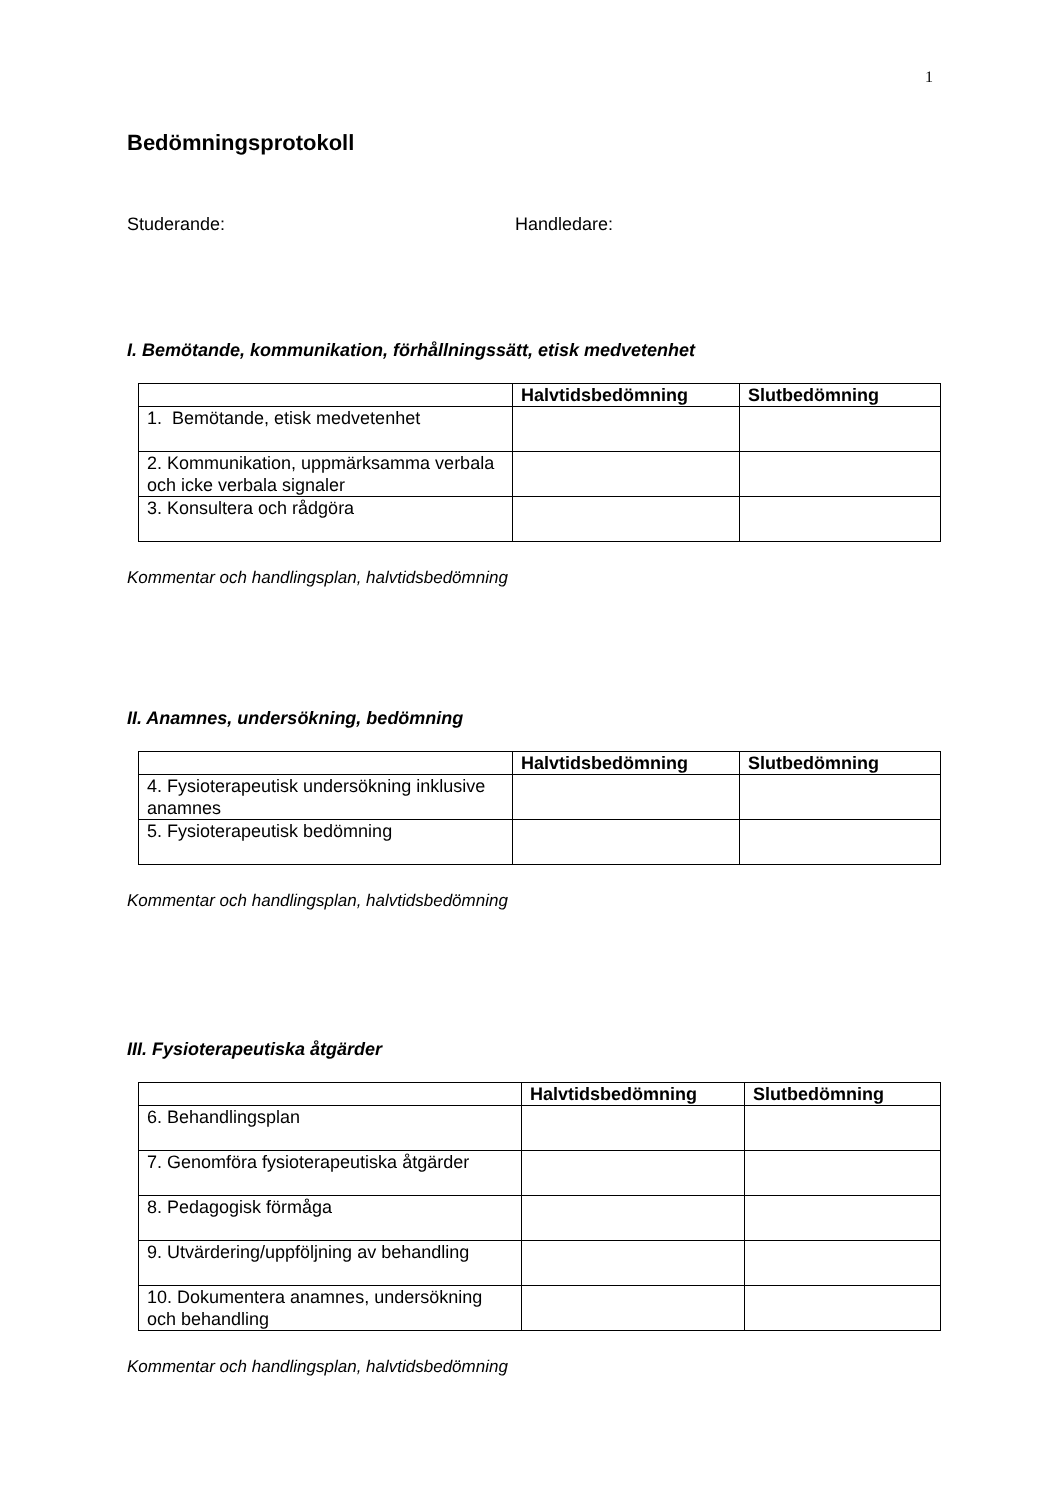1
Bedömningsprotokoll
Studerande: Handledare:
I. Bemötande, kommunikation, förhållningssätt, etisk medvetenhet
| | Halvtidsbedömning | Slutbedömning |
| --- | --- | --- |
| 1. Bemötande, etisk medvetenhet | | |
| 2. Kommunikation, uppmärksamma verbala och icke verbala signaler | | |
| 3. Konsultera och rådgöra | | |
Kommentar och handlingsplan, halvtidsbedömning
II. Anamnes, undersökning, bedömning
| | Halvtidsbedömning | Slutbedömning |
| --- | --- | --- |
| 4. Fysioterapeutisk undersökning inklusive anamnes | | |
| 5. Fysioterapeutisk bedömning | | |
Kommentar och handlingsplan, halvtidsbedömning
III. Fysioterapeutiska åtgärder
| | Halvtidsbedömning | Slutbedömning |
| --- | --- | --- |
| 6. Behandlingsplan | | |
| 7. Genomföra fysioterapeutiska åtgärder | | |
| 8. Pedagogisk förmåga | | |
| 9. Utvärdering/uppföljning av behandling | | |
| 10. Dokumentera anamnes, undersökning och behandling | | |
Kommentar och handlingsplan, halvtidsbedömning